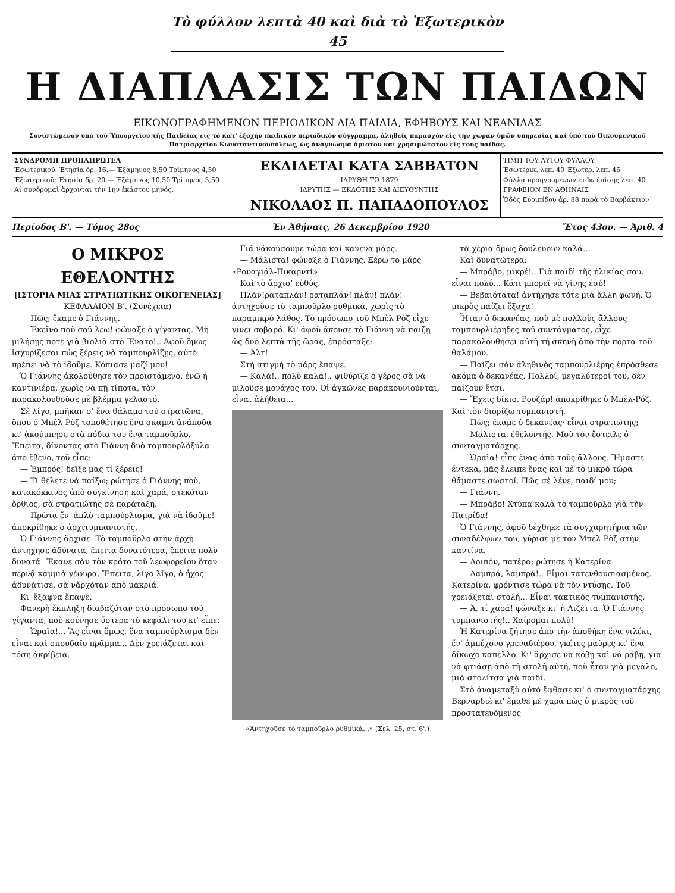Τὸ φύλλον λεπτὰ 40 καὶ διὰ τὸ Ἐξωτερικὸν 45
Η ΔΙΑΠΛΑΣΙΣ ΤΩΝ ΠΑΙΔΩΝ
ΕΙΚΟΝΟΓΡΑΦΗΜΕΝΟΝ ΠΕΡΙΟΔΙΚΟΝ ΔΙΑ ΠΑΙΔΙΑ, ΕΦΗΒΟΥΣ ΚΑΙ ΝΕΑΝΙΔΑΣ
Συνιστώμενον ὑπὸ τοῦ Ὑπουργείου τῆς Παιδείας εἰς τὸ κατ' ἐξοχὴν παιδικὸν περιοδικὸν σύγγραμμα, ἀληθεῖς παρασχὸν εἰς τὴν χώραν ὑμῶν ὑπηρεσίας καὶ ὑπὸ τοῦ Οἰκουμενικοῦ Πατριαρχείου Κωνσταντινουπόλεως, ὡς ἀνάγνωσμα ἄριστον καὶ χρησιμώτατον εἰς τοὺς παῖδας.
| ΣΥΝΔΡΟΜΗ ΠΡΟΠΛΗΡΩΤΕΑ Ἐσωτερικοῦ: Ἐτησία δρ. 16.— Ἑξάμηνος 8,50 Τρίμηνος 4,50 Ἐξωτερικοῦ: Ἐτησία δρ. 20.— Ἑξάμηνος 10,50 Τρίμηνος 5,50 Αἱ συνδρομαὶ ἄρχονται τὴν 1ην ἑκάστου μηνός. | ΕΚΔΙΔΕΤΑΙ ΚΑΤΑ ΣΑΒΒΑΤΟΝ ΙΔΡΥΘΗ ΤΩ 1879 ΙΔΡΥΤΗΣ — ΕΚΔΟΤΗΣ ΚΑΙ ΔΙΕΥΘΥΝΤΗΣ ΝΙΚΟΛΑΟΣ Π. ΠΑΠΑΔΟΠΟΥΛΟΣ | ΤΙΜΗ ΤΟΥ ΑΥΤΟΥ ΦΥΛΛΟΥ Ἐσωτερικ. λεπ. 40 Ἐξωτερ. λεπ. 45 Φύλλα προηγουμένων ἐτῶν ἐπίσης λεπ. 40. ΓΡΑΦΕΙΟΝ ΕΝ ΑΘΗΝΑΙΣ Ὁδὸς Εὐριπίδου ἀρ. 88 παρὰ τὸ Βαρβάκειον |
Περίοδος Β'. — Τόμος 28ος Ἐν Ἀθήναις, 26 Δεκεμβρίου 1920 Ἔτος 43ον. — Ἀριθ. 4
Ο ΜΙΚΡΟΣ ΕΘΕΛΟΝΤΗΣ
[ΙΣΤΟΡΙΑ ΜΙΑΣ ΣΤΡΑΤΙΩΤΙΚΗΣ ΟΙΚΟΓΕΝΕΙΑΣ]
ΚΕΦΑΛΑΙΟΝ Β'. (Συνέχεια)
— Πῶς; ἔκαμε ὁ Γιάννης.
— Ἐκεῖνο ποὺ σοῦ λέω! φώναξε ὁ γίγαντας. Μὴ μιλήσῃς ποτὲ γιὰ βιολιὰ στὸ Ἔνατο!.. Ἀφοῦ ὅμως ἰσχυρίζεσαι πὼς ξέρεις νὰ ταμπουρλίζῃς, αὐτὸ πρέπει νὰ τὸ ἰδοῦμε. Κόπιασε μαζί μου!
Ὁ Γιάννης ἀκολούθησε τὸν προϊστάμενο, ἐνῷ ἡ καντινιέρα, χωρὶς νὰ πῇ τίποτα, τὸν παρακολουθοῦσε μὲ βλέμμα γελαστό.
Σὲ λίγο, μπῆκαν σ' ἕνα θάλαμο τοῦ στρατῶνα, ὅπου ὁ Μπὲλ-Ρὸζ τοποθέτησε ἕνα σκαμνὶ ἀνάποδα κι' ἀκούμπησε στὰ πόδια του ἕνα ταμποῦρλο. Ἔπειτα, δίνοντας στὸ Γιάννη δυὸ ταμπουρλόξυλα ἀπὸ ἔβενο, τοῦ εἶπε:
— Ἐμπρός! δεῖξε μας τί ξέρεις!
— Τί θέλετε νὰ παίξω; ρώτησε ὁ Γιάννης ποὺ, κατακόκκινος ἀπὸ συγκίνηση καὶ χαρά, στεκόταν ὄρθιος, σὰ στρατιώτης σὲ παράταξη.
— Πρῶτα ἕν' ἁπλὸ ταμπούρλισμα, γιὰ νὰ ἰδοῦμε! ἀποκρίθηκε ὁ ἀρχιτυμπανιστής.
Ὁ Γιάννης ἄρχισε. Τὸ ταμποῦρλο στὴν ἀρχὴ ἀντήχησε ἀδύνατα, ἔπειτα δυνατότερα, ἔπειτα πολὺ δυνατά. Ἔκανε σὰν τὸν κρότο τοῦ λεωφορείου ὅταν περνᾷ καμμιὰ γέφυρα. Ἔπειτα, λίγο-λίγο, ὁ ἦχος ἀδυνάτισε, σὰ νἄρχόταν ἀπὸ μακριά.
Κι' ἔξαφνα ἔπαψε.
Φανερὴ ἔκπληξη διαβαζόταν στὸ πρόσωπο τοῦ γίγαντα, ποὺ κούνησε ὕστερα τὸ κεφάλι του κι' εἶπε:
— Ὡραῖα!... Ἂς εἶναι ὅμως, ἕνα ταμπούρλισμα δὲν εἶναι καὶ σπουδαῖο πρᾶμμα... Δὲν χρειάζεται καὶ τόση ἀκρίβεια.
Γιά νάκούσουμε τώρα καὶ κανένα μάρς.
— Μάλιστα! φώναξε ὁ Γιάννης. Ξέρω το μάρς «Ρουαγιάλ-Πικαρντί».
Καὶ τὸ ἄρχισ' εὐθύς.
Πλάν!ραταπλάν! ραταπλάν! πλάν! πλάν! ἀντηχοῦσε τὸ ταμποῦρλο ρυθμικά, χωρὶς τὸ παραμικρὸ λάθος. Τὸ πρόσωπο τοῦ Μπὲλ-Ρὸζ εἶχε γίνει σοβαρό. Κι' ἀφοῦ ἄκουσε τὸ Γιάννη νὰ παίζῃ ὡς δυὸ λεπτὰ τῆς ὥρας, ἐπρόσταξε:
— Ἀλτ!
Στὴ στιγμὴ τὸ μάρς ἔπαψε.
— Καλά!.. πολὺ καλά!.. ψιθύριζε ὁ γέρος σὰ νὰ μιλοῦσε μονάχος του. Οἱ ἀγκῶνες παρακουνιοῦνται, εἶναι ἀλήθεια...
«Ἀντηχοῦσε τὸ ταμποῦρλο ρυθμικά...» (Σελ. 25, στ. 6'.)
τὰ χέρια ὅμως δουλεύουν καλά...
Καὶ δυνατώτερα:
— Μπράβο, μικρέ!.. Γιὰ παιδὶ τῆς ἡλικίας σου, εἶναι πολύ... Κάτι μπορεῖ νὰ γίνῃς ἐσύ!
— Βεβαιότατα! ἀντήχησε τότε μιὰ ἄλλη φωνή. Ὁ μικρὸς παίζει ἔξοχα!
Ἦταν ὁ δεκανέας, ποὺ μὲ πολλοὺς ἄλλους ταμπουρλιέρηδες τοῦ συντάγματος, εἶχε παρακολουθήσει αὐτὴ τὴ σκηνὴ ἀπὸ τὴν πόρτα τοῦ θαλάμου.
— Παίζει σὰν ἀληθινὸς ταμπουρλιέρης ἐπρόσθεσε ἀκόμα ὁ δεκανέας. Πολλοί, μεγαλύτεροί του, δὲν παίζουν ἔτσι.
— Ἔχεις δίκιο, Ρουζάρ! ἀποκρίθηκε ὁ Μπὲλ-Ρόζ. Καὶ τὸν διορίζω τυμπανιστή.
— Πῶς; ἔκαμε ὁ δεκανέας· εἶναι στρατιώτης;
— Μάλιστα, ἐθελοντής. Μοῦ τὸν ἔστειλε ὁ συνταγματάρχης.
— Ὡραῖα! εἶπε ἕνας ἀπὸ τοὺς ἄλλους. Ἤμαστε ἕντεκα, μᾶς ἔλειπε ἕνας καὶ μὲ τὸ μικρὸ τώρα θἄμαστε σωστοί. Πῶς σὲ λένε, παιδί μου;
— Γιάννη.
— Μπράβο! Χτύπα καλὰ τὸ ταμποῦρλο γιὰ τὴν Πατρίδα!
Ὁ Γιάννης, ἀφοῦ δέχθηκε τὰ συγχαρητήρια τῶν συναδέλφων του, γύρισε μὲ τὸν Μπὲλ-Ρὸζ στὴν καντίνα.
— Λοιπόν, πατέρα; ρώτησε ἡ Κατερίνα.
— Λαμπρά, λαμπρά!.. Εἶμαι κατενθουσιασμένος. Κατερίνα, φρόντισε τώρα νὰ τὸν ντύσῃς. Τοῦ χρειάζεται στολή... Εἶναι τακτικὸς τυμπανιστής.
— Ἀ, τί χαρά! φώναξε κι' ἡ Λιζέττα. Ὁ Γιάννης τυμπανιστής!.. Χαίρομαι πολύ!
Ἡ Κατερίνα ζήτησε ἀπὸ τὴν ἀποθήκη ἕνα γιλέκι, ἕν' ἀμπέχονο γρεναδιέρου, γκέτες μαῦρες κι' ἕνα δίκωχο καπέλλο. Κι' ἄρχισε νὰ κόβῃ καὶ νὰ ράβῃ, γιὰ νὰ φτιάσῃ ἀπὸ τὴ στολὴ αὐτή, ποὺ ἦταν γιὰ μεγάλο, μιὰ στολίτσα γιὰ παιδί.
Στὸ ἀναμεταξὺ αὐτὸ ἔφθασε κι' ὁ συνταγματάρχης Βερναρδιὲ κι' ἔμαθε μὲ χαρὰ πὼς ὁ μικρὸς τοῦ προστατευόμενος